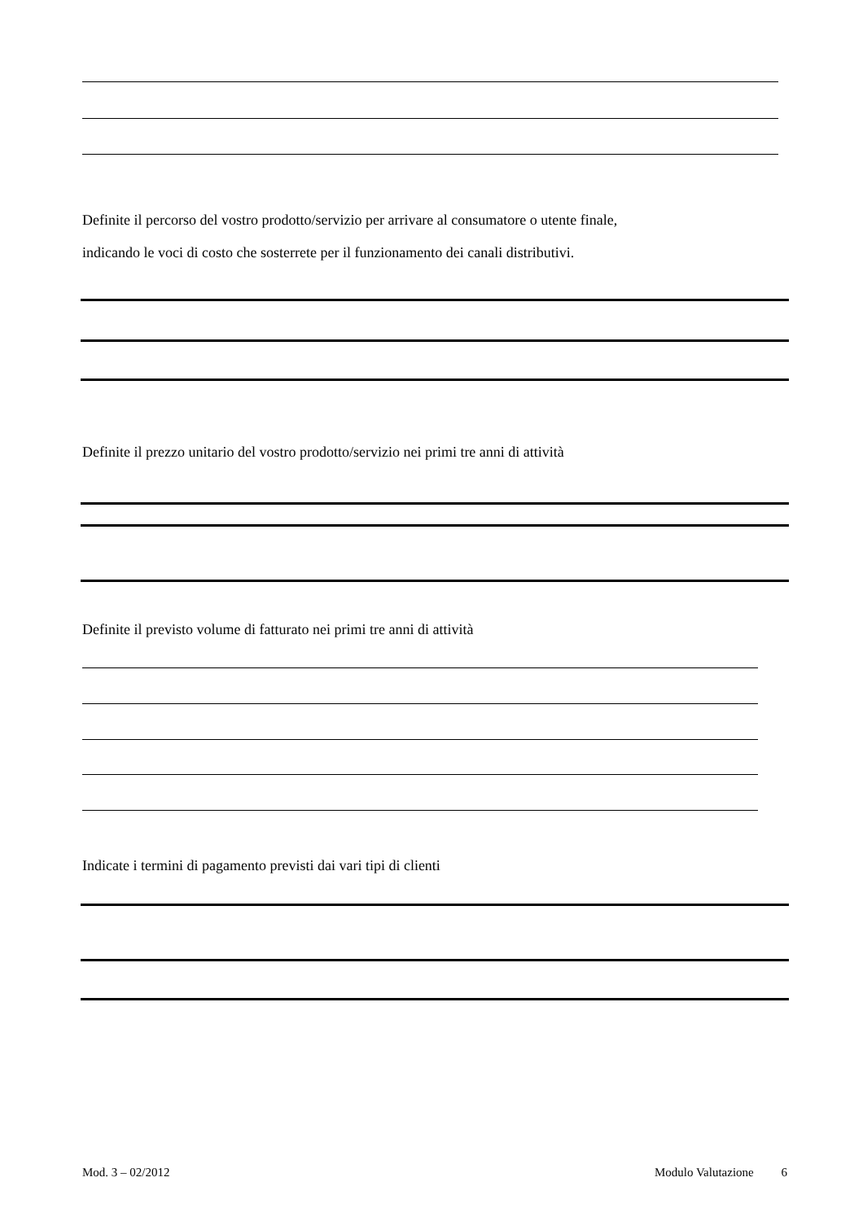Definite il percorso del vostro prodotto/servizio per arrivare al consumatore o utente finale,
indicando le voci di costo che sosterrete per il funzionamento dei canali distributivi.
Definite il prezzo unitario del vostro prodotto/servizio nei primi tre anni di attività
Definite il previsto volume di fatturato nei primi tre anni di attività
Indicate i termini di pagamento previsti dai vari tipi di clienti
Mod. 3 – 02/2012 Modulo Valutazione 6